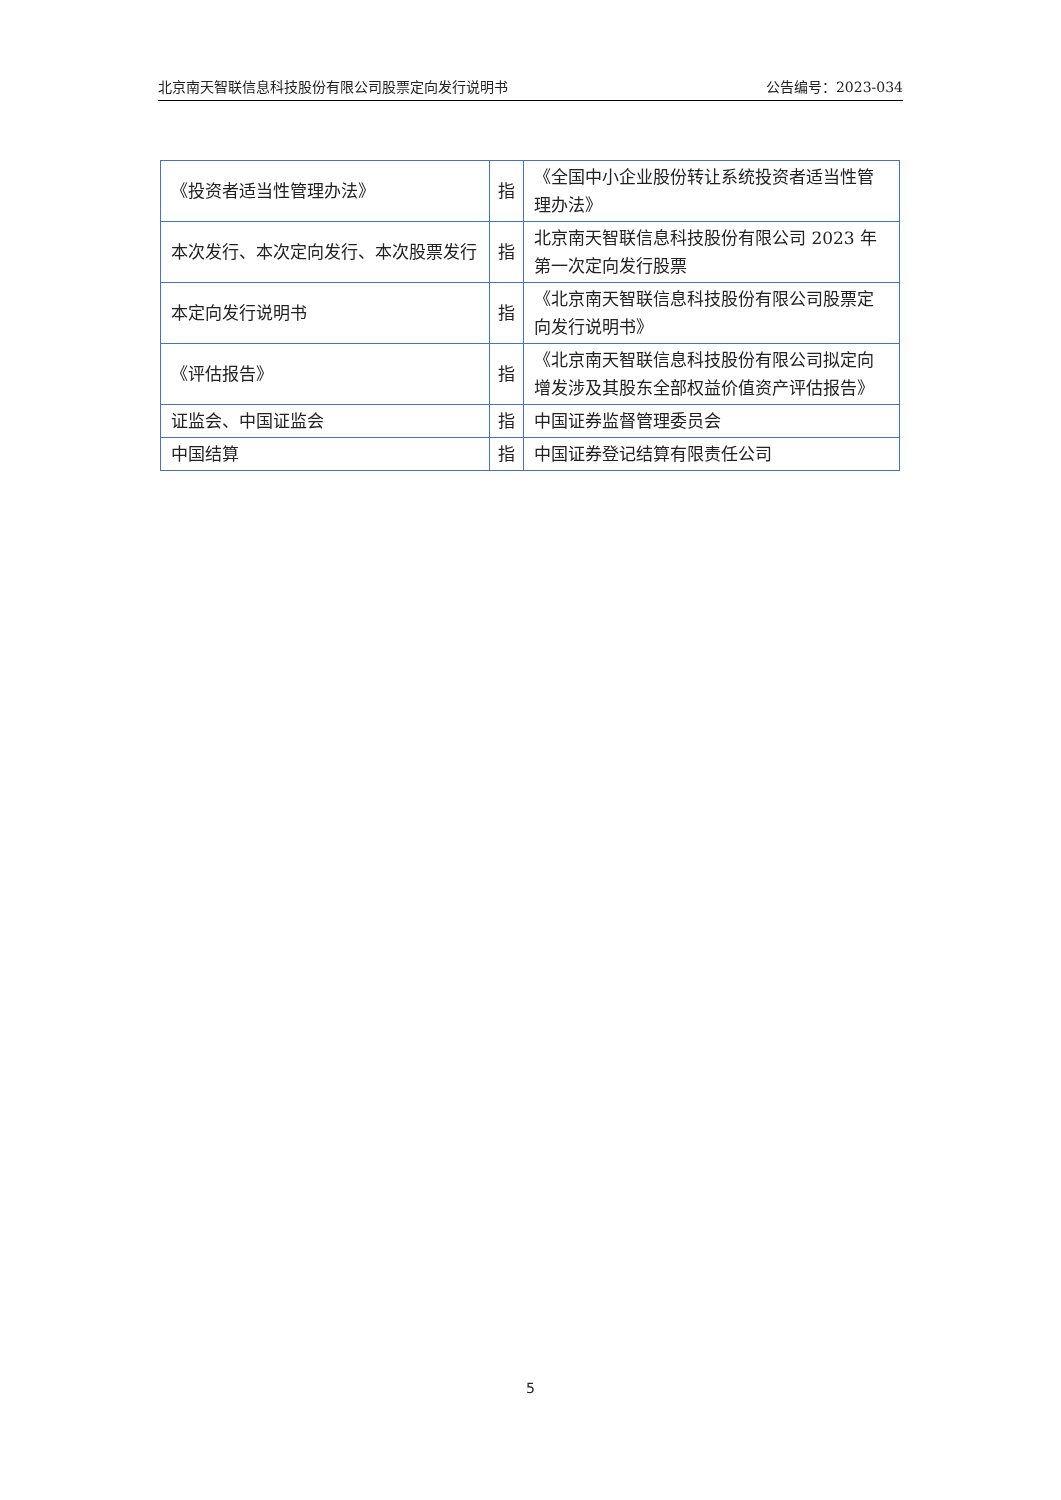北京南天智联信息科技股份有限公司股票定向发行说明书 公告编号：2023-034
| 《投资者适当性管理办法》 | 指 | 《全国中小企业股份转让系统投资者适当性管理办法》 |
| 本次发行、本次定向发行、本次股票发行 | 指 | 北京南天智联信息科技股份有限公司 2023 年第一次定向发行股票 |
| 本定向发行说明书 | 指 | 《北京南天智联信息科技股份有限公司股票定向发行说明书》 |
| 《评估报告》 | 指 | 《北京南天智联信息科技股份有限公司拟定向增发涉及其股东全部权益价值资产评估报告》 |
| 证监会、中国证监会 | 指 | 中国证券监督管理委员会 |
| 中国结算 | 指 | 中国证券登记结算有限责任公司 |
5